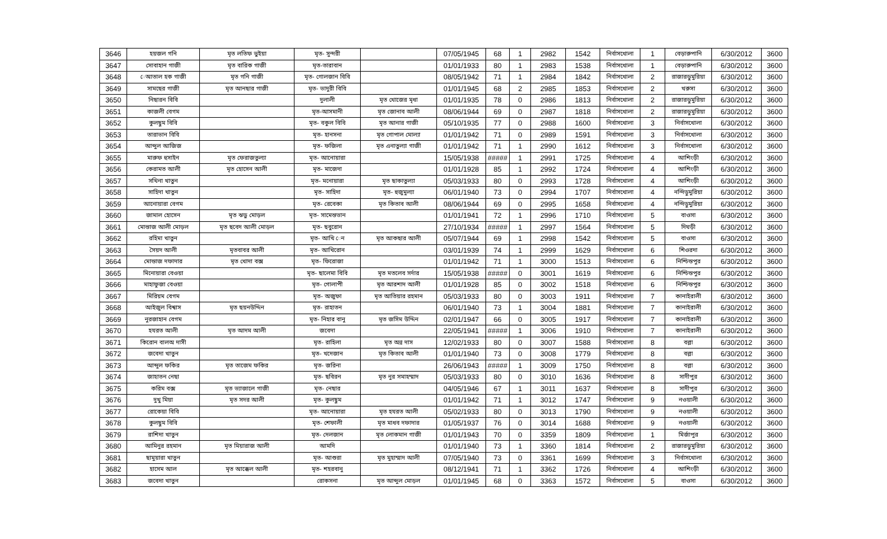| 3646 | হয়জল গনি | মৃত লতিফ ভুইয়া | মৃত- সুন্দরী | | 07/05/1945 | 68 | 1 | 2982 | 1542 | নির্বাসখোলা | 1 | বেড়ারুপানি | 6/30/2012 | 3600 |
| 3647 | সোবাহান গাজী | মৃত বারিক গাজী | মৃত-তারাবান | | 01/01/1933 | 80 | 1 | 2983 | 1538 | নির্বাসখোলা | 1 | বেড়ারুপানি | 6/30/2012 | 3600 |
| 3648 | েআতাল হক গাজী | মৃত গনি গাজী | মৃত- গোলজান বিবি | | 08/05/1942 | 71 | 1 | 2984 | 1842 | নির্বাসখোলা | 2 | রাজারডুমুরিয়া | 6/30/2012 | 3600 |
| 3649 | সামছের গাজী | মৃত আনছার গাজী | মৃত- ভাদুরী বিবি | | 01/01/1945 | 68 | 2 | 2985 | 1853 | নির্বাসখোলা | 2 | খরুসা | 6/30/2012 | 3600 |
| 3650 | নিছারন বিবি | | দুলালী | মৃত খোজের মৃধা | 01/01/1935 | 78 | 0 | 2986 | 1813 | নির্বাসখোলা | 2 | রাজারডুমুরিয়া | 6/30/2012 | 3600 |
| 3651 | কাজলী বেগম | | মৃত-আসমানী | মৃত জোনাব আলী | 08/06/1944 | 69 | 0 | 2987 | 1818 | নির্বাসখোলা | 2 | রাজারডুমুরিয়া | 6/30/2012 | 3600 |
| 3652 | কুলছুম বিবি | | মৃত- বকুল বিবি | মৃত আনার গাজী | 05/10/1935 | 77 | 0 | 2988 | 1600 | নির্বাসখোলা | 3 | নির্বাসখোলা | 6/30/2012 | 3600 |
| 3653 | তারাভান বিবি | | মৃত- হানসনা | মৃত গোপাল মোল্যা | 01/01/1942 | 71 | 0 | 2989 | 1591 | নির্বাসখোলা | 3 | নির্বাসখোলা | 6/30/2012 | 3600 |
| 3654 | আব্দুল আজিজ | | মৃত- ফজিলা | মৃত এনাতুল্যা গাজী | 01/01/1942 | 71 | 1 | 2990 | 1612 | নির্বাসখোলা | 3 | নির্বাসখোলা | 6/30/2012 | 3600 |
| 3655 | মারুফ হুসাইন | মৃত ফেরাজতুল্যা | মৃত- আনোয়ারা | | 15/05/1938 | ##### | 1 | 2991 | 1725 | নির্বাসখোলা | 4 | আশিংড়ী | 6/30/2012 | 3600 |
| 3656 | কেরামত আলী | মৃত হোসেন আলী | মৃত- মাজেদা | | 01/01/1928 | 85 | 1 | 2992 | 1724 | নির্বাসখোলা | 4 | আশিংড়ী | 6/30/2012 | 3600 |
| 3657 | সখিনা খাতুন | | মৃত- মনোয়ারা | মৃত ছাকাতুল্যা | 05/03/1933 | 80 | 0 | 2993 | 1728 | নির্বাসখোলা | 4 | আশিংড়ী | 6/30/2012 | 3600 |
| 3658 | সাহিদা খাতুন | | মৃত- সাহিদা | মৃত- হুজুমুল্যা | 06/01/1940 | 73 | 0 | 2994 | 1707 | নির্বাসখোলা | 4 | নন্দিডুমুরিয়া | 6/30/2012 | 3600 |
| 3659 | আনোয়ারা বেগম | | মৃত- রেবেকা | মৃত কিতাব আলী | 08/06/1944 | 69 | 0 | 2995 | 1658 | নির্বাসখোলা | 4 | নন্দিডুমুরিয়া | 6/30/2012 | 3600 |
| 3660 | জামাল হোসেন | মৃত ঝড়ু মোড়ল | মৃত- সামেন্তভান | | 01/01/1941 | 72 | 1 | 2996 | 1710 | নির্বাসখোলা | 5 | বাওসা | 6/30/2012 | 3600 |
| 3661 | মোন্তাজ আলী মোড়ল | মৃত ছবেদ আলী মোড়ল | মৃত- ছবুরোন | | 27/10/1934 | ##### | 1 | 2997 | 1564 | নির্বাসখোলা | 5 | দিঘড়ী | 6/30/2012 | 3600 |
| 3662 | রহিমা খাতুন | | মৃত- আখি েন | মৃত আকছার আলী | 05/07/1944 | 69 | 1 | 2998 | 1542 | নির্বাসখোলা | 5 | বাওসা | 6/30/2012 | 3600 |
| 3663 | সৈয়দ আলী | মৃতবাবর আলী | মৃত- আখিরোন | | 03/01/1939 | 74 | 1 | 2999 | 1629 | নির্বাসখোলা | 6 | শিওরদা | 6/30/2012 | 3600 |
| 3664 | মোন্তাজ দফাদার | মৃত খোদা বক্স | মৃত- ফিরোজা | | 01/01/1942 | 71 | 1 | 3000 | 1513 | নির্বাসখোলা | 6 | নিশ্চিন্তপুর | 6/30/2012 | 3600 |
| 3665 | মিনোয়ারা বেওয়া | | মৃত- ছালেমা বিবি | মৃত মতলেব সর্দার | 15/05/1938 | ##### | 0 | 3001 | 1619 | নির্বাসখোলা | 6 | নিশ্চিন্তপুর | 6/30/2012 | 3600 |
| 3666 | মাহাফুজা বেওয়া | | মৃত- গোলাপী | মৃত আরশাদ আলী | 01/01/1928 | 85 | 0 | 3002 | 1518 | নির্বাসখোলা | 6 | নিশ্চিন্তপুর | 6/30/2012 | 3600 |
| 3667 | মিরিয়ম বেগম | | মৃত- অজুফা | মৃত আতিয়ার রহমান | 05/03/1933 | 80 | 0 | 3003 | 1911 | নির্বাসখোলা | 7 | কানাইরালী | 6/30/2012 | 3600 |
| 3668 | আইজুল বিশ্বাস | মৃত ছয়নউদ্দিন | মৃত- রাহাতন | | 06/01/1940 | 73 | 1 | 3004 | 1881 | নির্বাসখোলা | 7 | কানাইরালী | 6/30/2012 | 3600 |
| 3669 | নুরজাহান বেগম | | মৃত- নিহার বানু | মৃত জসিম উদ্দিন | 02/01/1947 | 66 | 0 | 3005 | 1917 | নির্বাসখোলা | 7 | কানাইরালী | 6/30/2012 | 3600 |
| 3670 | হযরত আলী | মৃত আদম আলী | জবেদা | | 22/05/1941 | ##### | 1 | 3006 | 1910 | নির্বাসখোলা | 7 | কানাইরালী | 6/30/2012 | 3600 |
| 3671 | কিরোন বালঅ দাসী | | মৃত- রাহিলা | মৃত অন্ন দাস | 12/02/1933 | 80 | 0 | 3007 | 1588 | নির্বাসখোলা | 8 | বল্লা | 6/30/2012 | 3600 |
| 3672 | জবেদা খাতুন | | মৃত- খদেজান | মৃত কিতাব আলী | 01/01/1940 | 73 | 0 | 3008 | 1779 | নির্বাসখোলা | 8 | বল্লা | 6/30/2012 | 3600 |
| 3673 | আব্দুল ফকির | মৃত তাজেম ফকির | মৃত- জরিনা | | 26/06/1943 | ##### | 1 | 3009 | 1750 | নির্বাসখোলা | 8 | বল্লা | 6/30/2012 | 3600 |
| 3674 | জাহাতন নেছা | | মৃত- ছবিরন | মৃত নুর সমাহম্মাদ | 05/03/1933 | 80 | 0 | 3010 | 1636 | নির্বাসখোলা | 8 | সাদীপুর | 6/30/2012 | 3600 |
| 3675 | করিম বক্স | মৃত ভ্যাজালে গাজী | মৃত- নেছার | | 04/05/1946 | 67 | 1 | 3011 | 1637 | নির্বাসখোলা | 8 | সাদীপুর | 6/30/2012 | 3600 |
| 3676 | দুখু মিয়া | মৃত সদর আলী | মৃত- কুলছুম | | 01/01/1942 | 71 | 1 | 3012 | 1747 | নির্বাসখোলা | 9 | নওয়ালী | 6/30/2012 | 3600 |
| 3677 | রোকেয়া বিবি | | মৃত- আনোয়ারা | মৃত হযরত আলী | 05/02/1933 | 80 | 0 | 3013 | 1790 | নির্বাসখোলা | 9 | নওয়ালী | 6/30/2012 | 3600 |
| 3678 | কুলছুম বিবি | | মৃত- শেফালী | মৃত মাধব দফাদার | 01/05/1937 | 76 | 0 | 3014 | 1688 | নির্বাসখোলা | 9 | নওয়ালী | 6/30/2012 | 3600 |
| 3679 | রাশিদা খাতুন | | মৃত- দেলজান | মৃত লোকমান গাজী | 01/01/1943 | 70 | 0 | 3359 | 1809 | নির্বাসখোলা | 1 | মির্জাপুর | 6/30/2012 | 3600 |
| 3680 | আমিনুর রহমান | মৃত মিয়ারাজ আলী | আমদি | | 01/01/1940 | 73 | 1 | 3360 | 1814 | নির্বাসখোলা | 2 | রাজারডুমুরিয়া | 6/30/2012 | 3600 |
| 3681 | ছামুয়ারা খাতুন | | মৃত- আশুরা | মৃত মুহাম্মাদ আলী | 07/05/1940 | 73 | 0 | 3361 | 1699 | নির্বাসখোলা | 3 | নির্বাসখোলা | 6/30/2012 | 3600 |
| 3682 | হাসেম আল | মৃত আক্কেল আলী | মৃত- শহরবানু | | 08/12/1941 | 71 | 1 | 3362 | 1726 | নির্বাসখোলা | 4 | আশিংড়ী | 6/30/2012 | 3600 |
| 3683 | জবেদা খাতুন | | রোকসনা | মৃত আব্দুল মোড়ল | 01/01/1945 | 68 | 0 | 3363 | 1572 | নির্বাসখোলা | 5 | বাওসা | 6/30/2012 | 3600 |